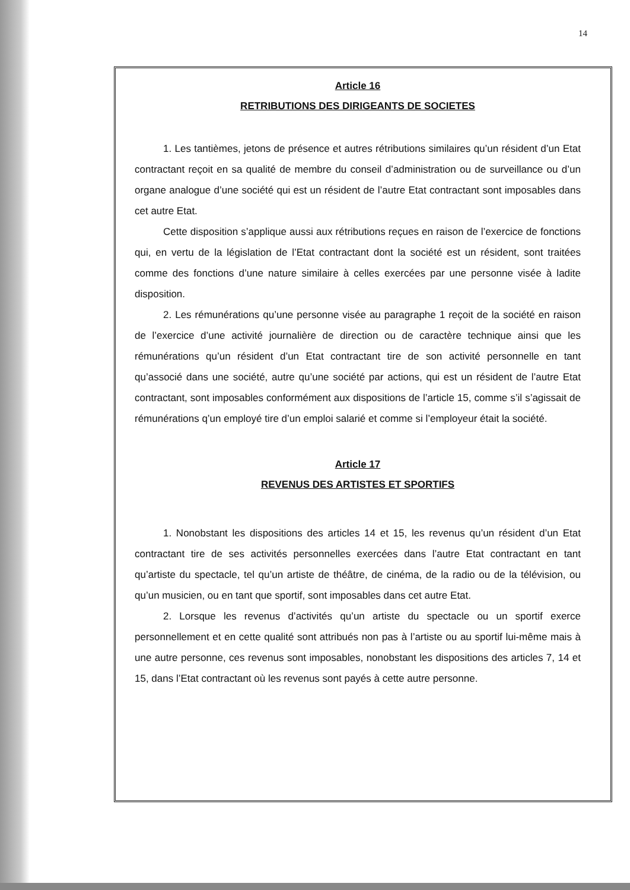14
Article 16
RETRIBUTIONS DES DIRIGEANTS DE SOCIETES
1. Les tantièmes, jetons de présence et autres rétributions similaires qu’un résident d’un Etat contractant reçoit en sa qualité de membre du conseil d’administration ou de surveillance ou d’un organe analogue d’une société qui est un résident de l’autre Etat contractant sont imposables dans cet autre Etat.
Cette disposition s’applique aussi aux rétributions reçues en raison de l’exercice de fonctions qui, en vertu de la législation de l’Etat contractant dont la société est un résident, sont traitées comme des fonctions d’une nature similaire à celles exercées par une personne visée à ladite disposition.
2. Les rémunérations qu’une personne visée au paragraphe 1 reçoit de la société en raison de l’exercice d’une activité journalière de direction ou de caractère technique ainsi que les rémunérations qu’un résident d’un Etat contractant tire de son activité personnelle en tant qu’associé dans une société, autre qu’une société par actions, qui est un résident de l’autre Etat contractant, sont imposables conformément aux dispositions de l’article 15, comme s’il s’agissait de rémunérations q’un employé tire d’un emploi salarié et comme si l’employeur était la société.
Article 17
REVENUS DES ARTISTES ET SPORTIFS
1. Nonobstant les dispositions des articles 14 et 15, les revenus qu’un résident d’un Etat contractant tire de ses activités personnelles exercées dans l’autre Etat contractant en tant qu’artiste du spectacle, tel qu’un artiste de théâtre, de cinéma, de la radio ou de la télévision, ou qu’un musicien, ou en tant que sportif, sont imposables dans cet autre Etat.
2. Lorsque les revenus d’activités qu’un artiste du spectacle ou un sportif exerce personnellement et en cette qualité sont attribués non pas à l’artiste ou au sportif lui-même mais à une autre personne, ces revenus sont imposables, nonobstant les dispositions des articles 7, 14 et 15, dans l’Etat contractant où les revenus sont payés à cette autre personne.